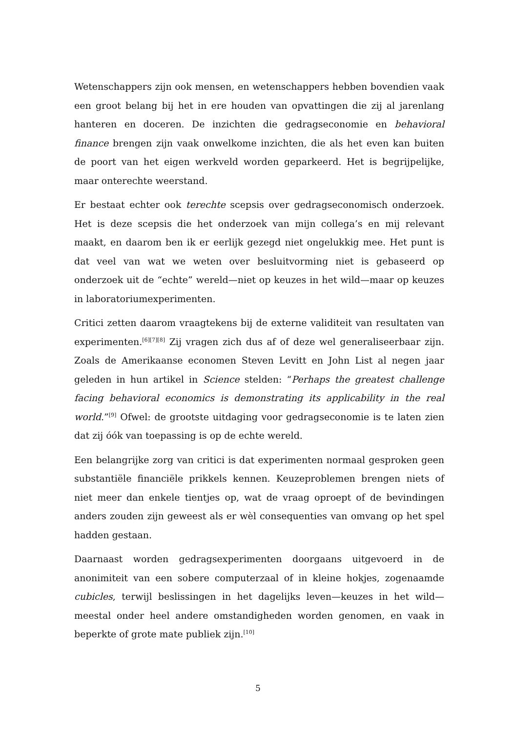Wetenschappers zijn ook mensen, en wetenschappers hebben bovendien vaak een groot belang bij het in ere houden van opvattingen die zij al jarenlang hanteren en doceren. De inzichten die gedragseconomie en behavioral finance brengen zijn vaak onwelkome inzichten, die als het even kan buiten de poort van het eigen werkveld worden geparkeerd. Het is begrijpelijke, maar onterechte weerstand.
Er bestaat echter ook terechte scepsis over gedragseconomisch onderzoek. Het is deze scepsis die het onderzoek van mijn collega’s en mij relevant maakt, en daarom ben ik er eerlijk gezegd niet ongelukkig mee. Het punt is dat veel van wat we weten over besluitvorming niet is gebaseerd op onderzoek uit de “echte” wereld—niet op keuzes in het wild—maar op keuzes in laboratoriumexperimenten.
Critici zetten daarom vraagtekens bij de externe validiteit van resultaten van experimenten.<sup>[6][7][8]</sup> Zij vragen zich dus af of deze wel generaliseerbaar zijn. Zoals de Amerikaanse economen Steven Levitt en John List al negen jaar geleden in hun artikel in Science stelden: “Perhaps the greatest challenge facing behavioral economics is demonstrating its applicability in the real world.”<sup>[9]</sup> Ofwel: de grootste uitdaging voor gedragseconomie is te laten zien dat zij óók van toepassing is op de echte wereld.
Een belangrijke zorg van critici is dat experimenten normaal gesproken geen substantiële financiële prikkels kennen. Keuzeproblemen brengen niets of niet meer dan enkele tientjes op, wat de vraag oproept of de bevindingen anders zouden zijn geweest als er wèl consequenties van omvang op het spel hadden gestaan.
Daarnaast worden gedragsexperimenten doorgaans uitgevoerd in de anonimiteit van een sobere computerzaal of in kleine hokjes, zogenaamde cubicles, terwijl beslissingen in het dagelijks leven—keuzes in het wild—meestal onder heel andere omstandigheden worden genomen, en vaak in beperkte of grote mate publiek zijn.<sup>[10]</sup>
5